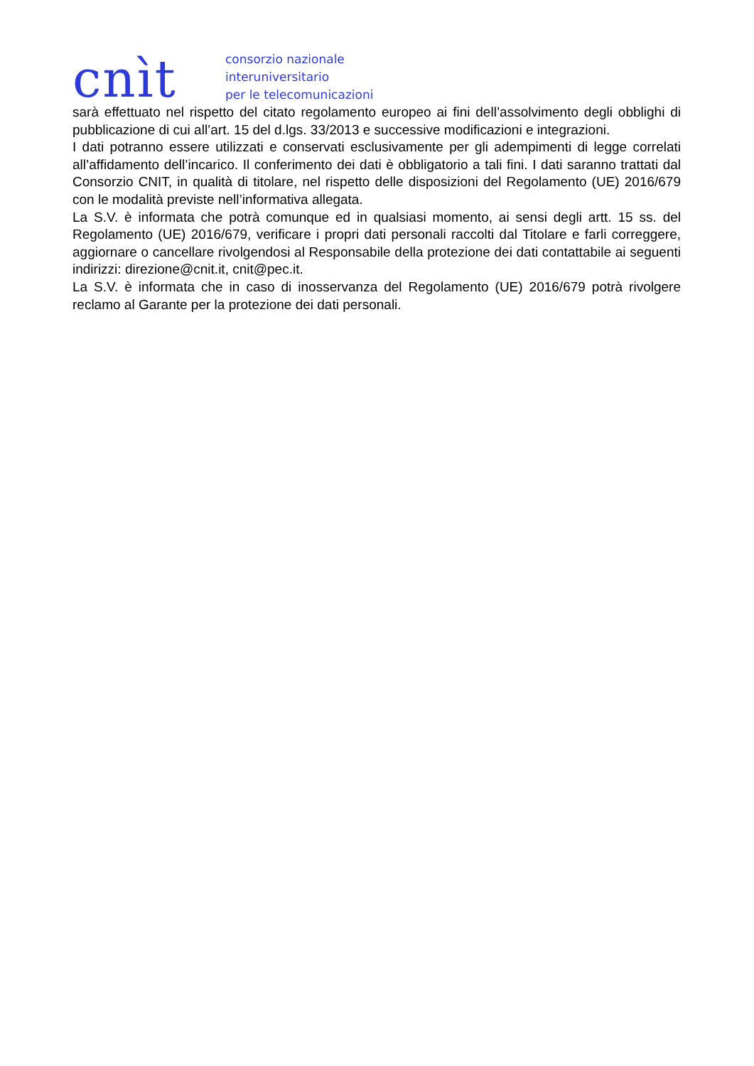cnìt
consorzio nazionale
interuniversitario
per le telecomunicazioni
sarà effettuato nel rispetto del citato regolamento europeo ai fini dell’assolvimento degli obblighi di pubblicazione di cui all’art. 15 del d.lgs. 33/2013 e successive modificazioni e integrazioni.
I dati potranno essere utilizzati e conservati esclusivamente per gli adempimenti di legge correlati all’affidamento dell’incarico. Il conferimento dei dati è obbligatorio a tali fini. I dati saranno trattati dal Consorzio CNIT, in qualità di titolare, nel rispetto delle disposizioni del Regolamento (UE) 2016/679 con le modalità previste nell’informativa allegata.
La S.V. è informata che potrà comunque ed in qualsiasi momento, ai sensi degli artt. 15 ss. del Regolamento (UE) 2016/679, verificare i propri dati personali raccolti dal Titolare e farli correggere, aggiornare o cancellare rivolgendosi al Responsabile della protezione dei dati contattabile ai seguenti indirizzi: direzione@cnit.it, cnit@pec.it.
La S.V. è informata che in caso di inosservanza del Regolamento (UE) 2016/679 potrà rivolgere reclamo al Garante per la protezione dei dati personali.